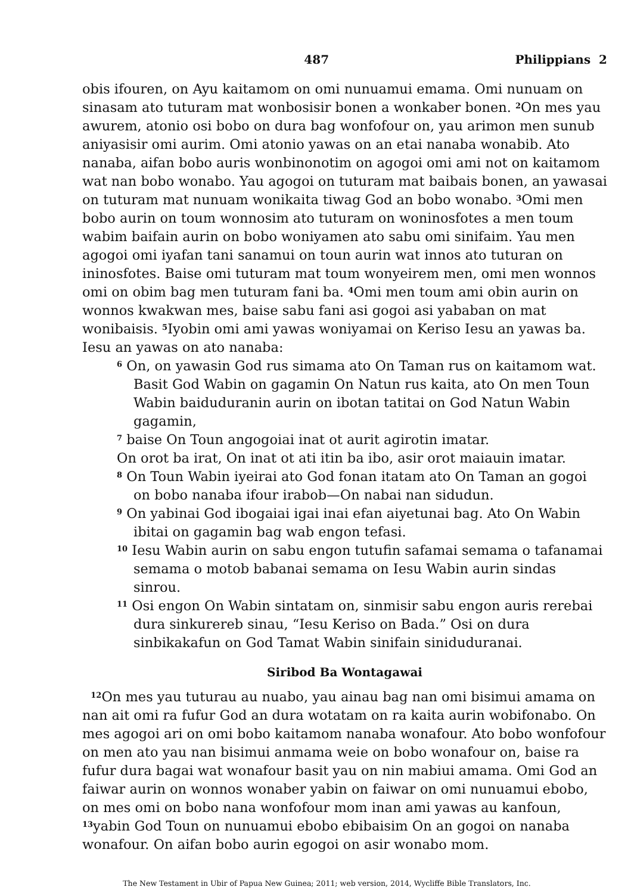487 Philippians 2
obis ifouren, on Ayu kaitamom on omi nunuamui emama. Omi nunuam on sinasam ato tuturam mat wonbosisir bonen a wonkaber bonen. <sup>2</sup>On mes yau awurem, atonio osi bobo on dura bag wonfofour on, yau arimon men sunub aniyasisir omi aurim. Omi atonio yawas on an etai nanaba wonabib. Ato nanaba, aifan bobo auris wonbinonotim on agogoi omi ami not on kaitamom wat nan bobo wonabo. Yau agogoi on tuturam mat baibais bonen, an yawasai on tuturam mat nunuam wonikaita tiwag God an bobo wonabo. <sup>3</sup>Omi men bobo aurin on toum wonnosim ato tuturam on woninosfotes a men toum wabim baifain aurin on bobo woniyamen ato sabu omi sinifaim. Yau men agogoi omi iyafan tani sanamui on toun aurin wat innos ato tuturan on ininosfotes. Baise omi tuturam mat toum wonyeirem men, omi men wonnos omi on obim bag men tuturam fani ba. <sup>4</sup>Omi men toum ami obin aurin on wonnos kwakwan mes, baise sabu fani asi gogoi asi yababan on mat wonibaisis. <sup>5</sup>Iyobin omi ami yawas woniyamai on Keriso Iesu an yawas ba. Iesu an yawas on ato nanaba:
<sup>6</sup> On, on yawasin God rus simama ato On Taman rus on kaitamom wat. Basit God Wabin on gagamin On Natun rus kaita, ato On men Toun Wabin baiduduranin aurin on ibotan tatitai on God Natun Wabin gagamin,
<sup>7</sup> baise On Toun angogoiai inat ot aurit agirotin imatar.
On orot ba irat, On inat ot ati itin ba ibo, asir orot maiauin imatar.
<sup>8</sup> On Toun Wabin iyeirai ato God fonan itatam ato On Taman an gogoi on bobo nanaba ifour irabob—On nabai nan sidudun.
<sup>9</sup> On yabinai God ibogaiai igai inai efan aiyetunai bag. Ato On Wabin ibitai on gagamin bag wab engon tefasi.
<sup>10</sup> Iesu Wabin aurin on sabu engon tutufin safamai semama o tafanamai semama o motob babanai semama on Iesu Wabin aurin sindas sinrou.
<sup>11</sup> Osi engon On Wabin sintatam on, sinmisir sabu engon auris rerebai dura sinkurereb sinau, “Iesu Keriso on Bada.” Osi on dura sinbikakafun on God Tamat Wabin sinifain siniduduranai.
Siribod Ba Wontagawai
<sup>12</sup> On mes yau tuturau au nuabo, yau ainau bag nan omi bisimui amama on nan ait omi ra fufur God an dura wotatam on ra kaita aurin wobifonabo. On mes agogoi ari on omi bobo kaitamom nanaba wonafour. Ato bobo wonfofour on men ato yau nan bisimui anmama weie on bobo wonafour on, baise ra fufur dura bagai wat wonafour basit yau on nin mabiui amama. Omi God an faiwar aurin on wonnos wonaber yabin on faiwar on omi nunuamui ebobo, on mes omi on bobo nana wonfofour mom inan ami yawas au kanfoun, <sup>13</sup>yabin God Toun on nunuamui ebobo ebibaisim On an gogoi on nanaba wonafour. On aifan bobo aurin egogoi on asir wonabo mom.
The New Testament in Ubir of Papua New Guinea; 2011; web version, 2014, Wycliffe Bible Translators, Inc.